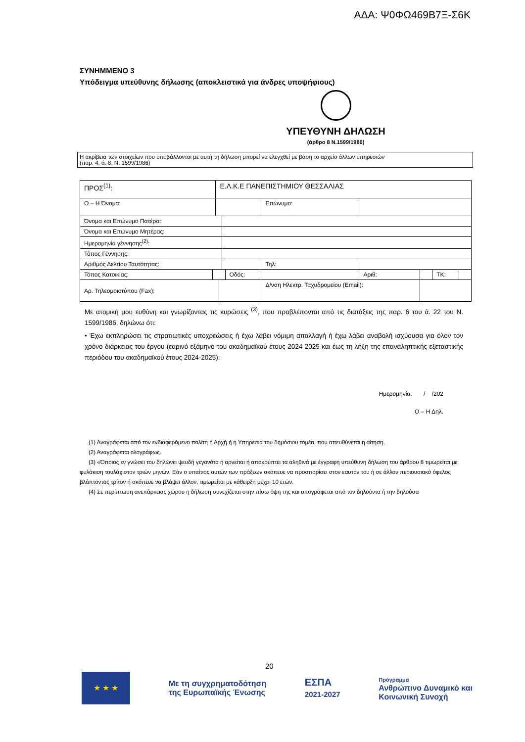ΑΔΑ: Ψ0ΦΩ469Β7Ξ-Σ6Κ
ΣΥΝΗΜΜΕΝΟ 3
Υπόδειγμα υπεύθυνης δήλωσης (αποκλειστικά για άνδρες υποψήφιους)
ΥΠΕΥΘΥΝΗ ΔΗΛΩΣΗ
(άρθρο 8 Ν.1599/1986)
Η ακρίβεια των στοιχείων που υποβάλλονται με αυτή τη δήλωση μπορεί να ελεγχθεί με βάση το αρχείο άλλων υπηρεσιών
(παρ. 4, ά. 8, Ν. 1599/1986)
| ΠΡΟΣ<sup>(1)</sup>: | | Ε.Λ.Κ.Ε ΠΑΝΕΠΙΣΤΗΜΙΟΥ ΘΕΣΣΑΛΙΑΣ | | | | | | | | | |
| Ο – Η Όνομα: | | | | | | | Επώνυμο: | | | | |
| Όνομα και Επώνυμο Πατέρα: | | | | | | | | | | | |
| Όνομα και Επώνυμο Μητέρας: | | | | | | | | | | | |
| Ημερομηνία γέννησης<sup>(2)</sup>: | | | | | | | | | | | |
| Τόπος Γέννησης: | | | | | | | | | | | |
| Αριθμός Δελτίου Ταυτότητας: | | | | | | | Τηλ: | | | | |
| Τόπος Κατοικίας: | | | | | Οδός: | | | Αριθ: | | ΤΚ: | |
| Αρ. Τηλεομοιοτύπου (Fax): | | | | | | | Δ/νση Ηλεκτρ. Ταχυδρομείου (Email): | | | | |
Με ατομική μου ευθύνη και γνωρίζοντας τις κυρώσεις <sup>(3)</sup>, που προβλέπονται από τις διατάξεις της παρ. 6 του ά. 22 του Ν. 1599/1986, δηλώνω ότι:
• Έχω εκπληρώσει τις στρατιωτικές υποχρεώσεις ή έχω λάβει νόμιμη απαλλαγή ή έχω λάβει αναβολή ισχύουσα για όλον τον χρόνο διάρκειας του έργου (εαρινό εξάμηνο του ακαδημαϊκού έτους 2024-2025 και έως τη λήξη της επαναληπτικής εξεταστικής περιόδου του ακαδημαϊκού έτους 2024-2025).
Ημερομηνία: / /202
Ο – Η Δηλ.
(1) Αναγράφεται από τον ενδιαφερόμενο πολίτη ή Αρχή ή η Υπηρεσία του δημόσιου τομέα, που απευθύνεται η αίτηση.
(2) Αναγράφεται ολογράφως.
(3) «Όποιος εν γνώσει του δηλώνει ψευδή γεγονότα ή αρνείται ή αποκρύπτει τα αληθινά με έγγραφη υπεύθυνη δήλωση του άρθρου 8 τιμωρείται με φυλάκιση τουλάχιστον τριών μηνών. Εάν ο υπαίτιος αυτών των πράξεων σκόπευε να προσπορίσει στον εαυτόν του ή σε άλλον περιουσιακό όφελος βλάπτοντας τρίτον ή σκόπευε να βλάψει άλλον, τιμωρείται με κάθειρξη μέχρι 10 ετών.
(4) Σε περίπτωση ανεπάρκειας χώρου η δήλωση συνεχίζεται στην πίσω όψη της και υπογράφεται από τον δηλούντα ή την δηλούσα
20
★ ★ ★
Με τη συγχρηματοδότηση
της Ευρωπαϊκής Ένωσης
ΕΣΠΑ
2021-2027
Πρόγραμμα
Ανθρώπινο Δυναμικό και
Κοινωνική Συνοχή